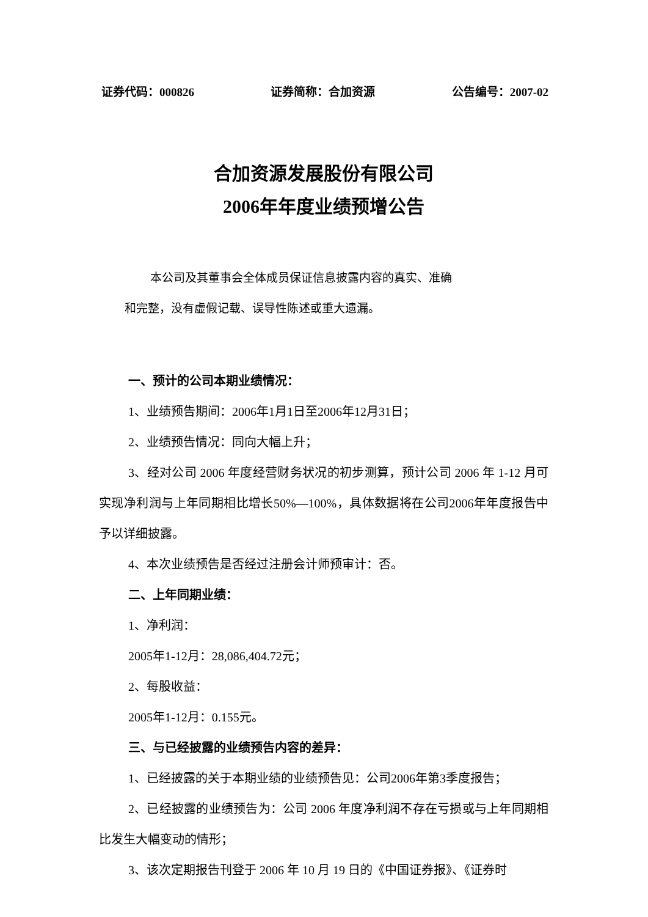证券代码：000826 证券简称：合加资源 公告编号：2007-02
合加资源发展股份有限公司
2006年年度业绩预增公告
本公司及其董事会全体成员保证信息披露内容的真实、准确
和完整，没有虚假记载、误导性陈述或重大遗漏。
一、预计的公司本期业绩情况：
1、业绩预告期间：2006年1月1日至2006年12月31日；
2、业绩预告情况：同向大幅上升；
3、经对公司 2006 年度经营财务状况的初步测算，预计公司 2006 年 1-12 月可实现净利润与上年同期相比增长50%—100%，具体数据将在公司2006年年度报告中予以详细披露。
4、本次业绩预告是否经过注册会计师预审计：否。
二、上年同期业绩：
1、净利润：
2005年1-12月：28,086,404.72元；
2、每股收益：
2005年1-12月：0.155元。
三、与已经披露的业绩预告内容的差异：
1、已经披露的关于本期业绩的业绩预告见：公司2006年第3季度报告；
2、已经披露的业绩预告为：公司 2006 年度净利润不存在亏损或与上年同期相比发生大幅变动的情形；
3、该次定期报告刊登于 2006 年 10 月 19 日的《中国证券报》、《证券时